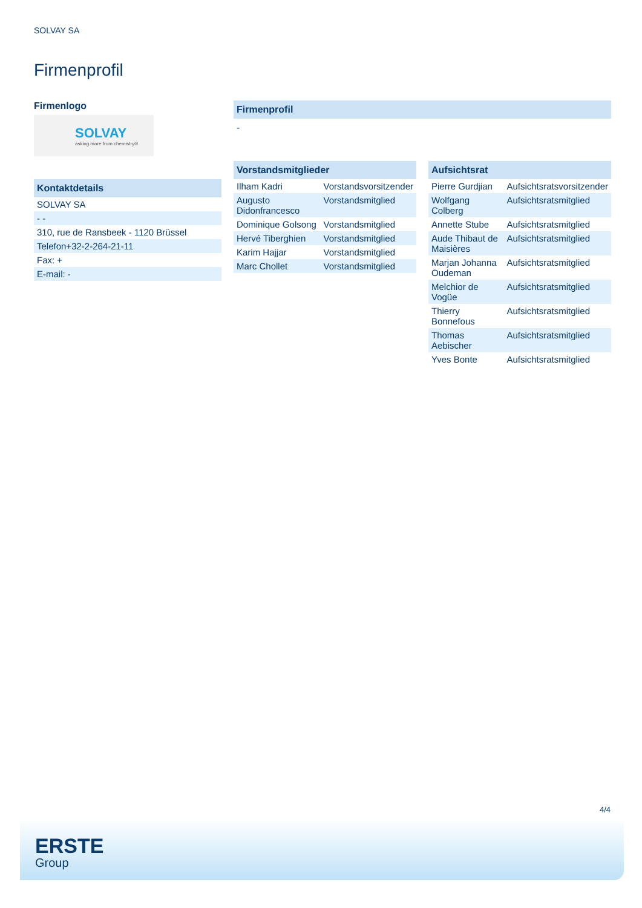SOLVAY SA
Firmenprofil
Firmenlogo
SOLVAY
asking more from chemistry®
Kontaktdetails
| SOLVAY SA |
| - - |
| 310, rue de Ransbeek - 1120 Brüssel |
| Telefon+32-2-264-21-11 |
| Fax: + |
| E-mail: - |
Firmenprofil
-
Vorstandsmitglieder
| Ilham Kadri | Vorstandsvorsitzender |
| Augusto Didonfrancesco | Vorstandsmitglied |
| Dominique Golsong | Vorstandsmitglied |
| Hervé Tiberghien | Vorstandsmitglied |
| Karim Hajjar | Vorstandsmitglied |
| Marc Chollet | Vorstandsmitglied |
Aufsichtsrat
| Pierre Gurdjian | Aufsichtsratsvorsitzender |
| Wolfgang Colberg | Aufsichtsratsmitglied |
| Annette Stube | Aufsichtsratsmitglied |
| Aude Thibaut de Maisières | Aufsichtsratsmitglied |
| Marjan Johanna Oudeman | Aufsichtsratsmitglied |
| Melchior de Vogüe | Aufsichtsratsmitglied |
| Thierry Bonnefous | Aufsichtsratsmitglied |
| Thomas Aebischer | Aufsichtsratsmitglied |
| Yves Bonte | Aufsichtsratsmitglied |
4/4
ERSTE
Group